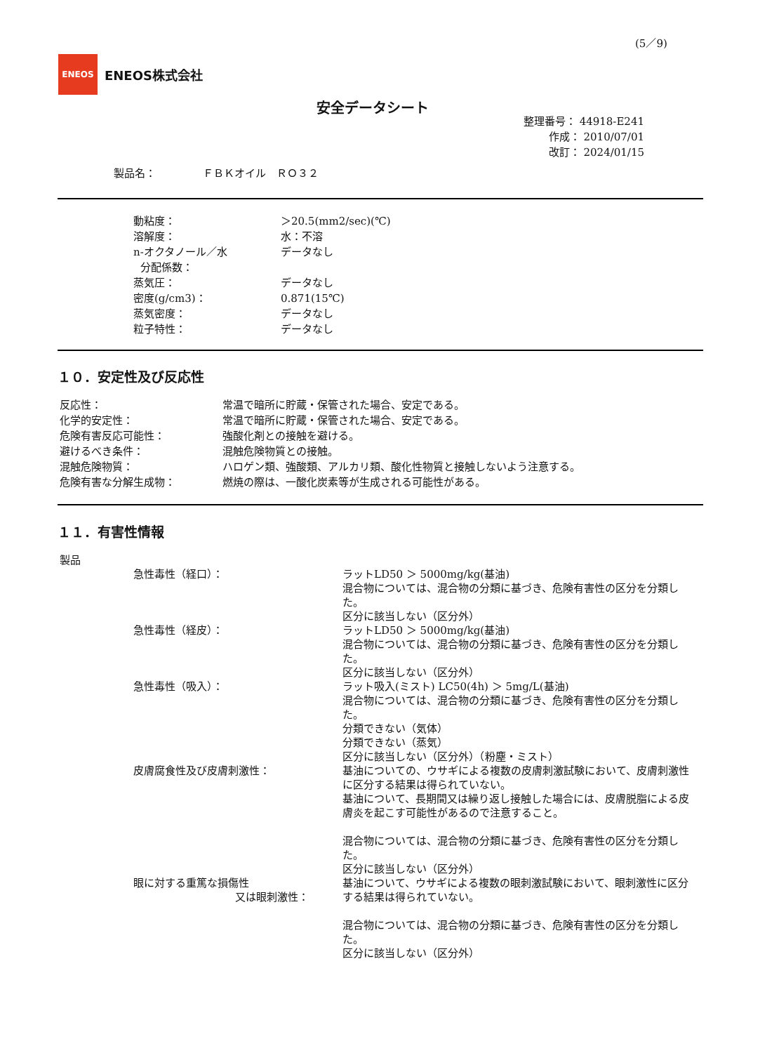(5／9)
ENEOS
ENEOS株式会社
安全データシート
整理番号： 44918-E241
作成： 2010/07/01
改訂： 2024/01/15
製品名： ＦＢＫオイル　ＲＯ３２
動粘度： ＞20.5(mm2/sec)(℃)
溶解度： 水：不溶
n-オクタノール／水
分配係数： データなし
蒸気圧： データなし
密度(g/cm3)： 0.871(15℃)
蒸気密度： データなし
粒子特性： データなし
１０．安定性及び反応性
反応性： 常温で暗所に貯蔵・保管された場合、安定である。
化学的安定性： 常温で暗所に貯蔵・保管された場合、安定である。
危険有害反応可能性： 強酸化剤との接触を避ける。
避けるべき条件： 混触危険物質との接触。
混触危険物質： ハロゲン類、強酸類、アルカリ類、酸化性物質と接触しないよう注意する。
危険有害な分解生成物： 燃焼の際は、一酸化炭素等が生成される可能性がある。
１１．有害性情報
製品
急性毒性（経口）： ラットLD50 ＞ 5000mg/kg(基油)
混合物については、混合物の分類に基づき、危険有害性の区分を分類した。
区分に該当しない（区分外）
急性毒性（経皮）： ラットLD50 ＞ 5000mg/kg(基油)
混合物については、混合物の分類に基づき、危険有害性の区分を分類した。
区分に該当しない（区分外）
急性毒性（吸入）： ラット吸入(ミスト) LC50(4h) ＞ 5mg/L(基油)
混合物については、混合物の分類に基づき、危険有害性の区分を分類した。
分類できない（気体）
分類できない（蒸気）
区分に該当しない（区分外）（粉塵・ミスト）
皮膚腐食性及び皮膚刺激性： 基油についての、ウサギによる複数の皮膚刺激試験において、皮膚刺激性に区分する結果は得られていない。
基油について、長期間又は繰り返し接触した場合には、皮膚脱脂による皮膚炎を起こす可能性があるので注意すること。
混合物については、混合物の分類に基づき、危険有害性の区分を分類した。
区分に該当しない（区分外）
眼に対する重篤な損傷性
又は眼刺激性： 基油について、ウサギによる複数の眼刺激試験において、眼刺激性に区分する結果は得られていない。
混合物については、混合物の分類に基づき、危険有害性の区分を分類した。
区分に該当しない（区分外）